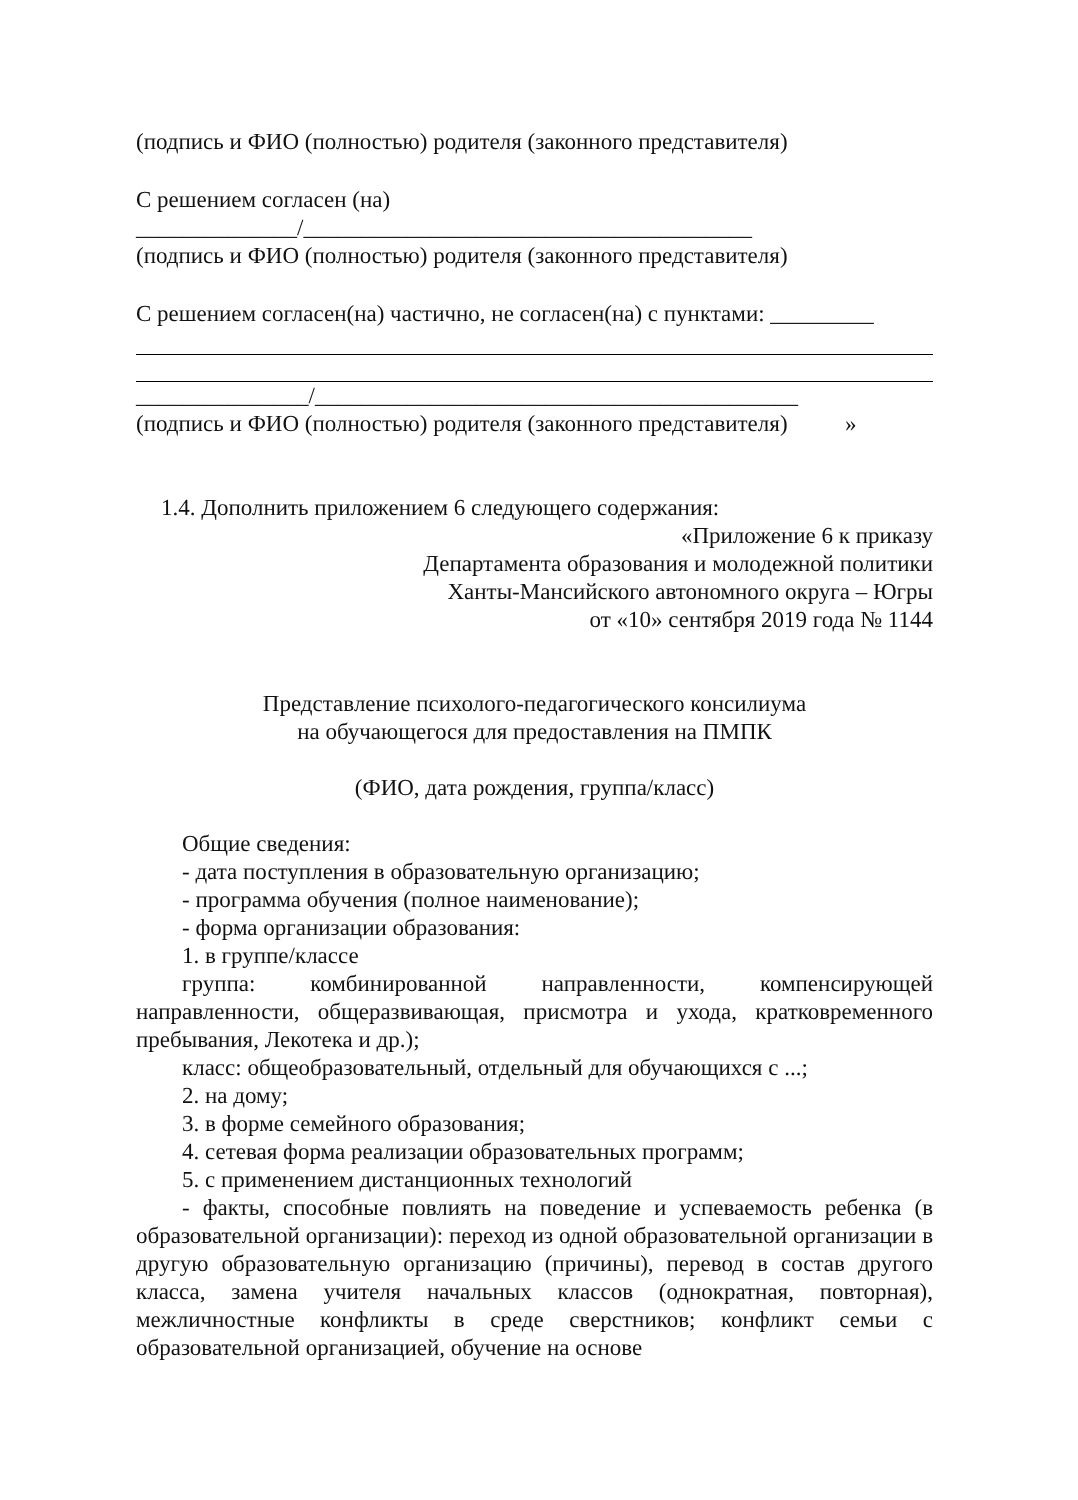(подпись и ФИО (полностью) родителя (законного представителя)
С решением согласен (на)
______________/_______________________________________
(подпись и ФИО (полностью) родителя (законного представителя)
С решением согласен(на) частично, не согласен(на) с пунктами: _________
_______________/__________________________________________
(подпись и ФИО (полностью) родителя (законного представителя) »
1.4. Дополнить приложением 6 следующего содержания:
«Приложение 6 к приказу
Департамента образования и молодежной политики
Ханты-Мансийского автономного округа – Югры
от «10» сентября 2019 года № 1144
Представление психолого-педагогического консилиума
на обучающегося для предоставления на ПМПК
(ФИО, дата рождения, группа/класс)
Общие сведения:
- дата поступления в образовательную организацию;
- программа обучения (полное наименование);
- форма организации образования:
1. в группе/классе
группа: комбинированной направленности, компенсирующей направленности, общеразвивающая, присмотра и ухода, кратковременного пребывания, Лекотека и др.);
класс: общеобразовательный, отдельный для обучающихся с ...;
2. на дому;
3. в форме семейного образования;
4. сетевая форма реализации образовательных программ;
5. с применением дистанционных технологий
- факты, способные повлиять на поведение и успеваемость ребенка (в образовательной организации): переход из одной образовательной организации в другую образовательную организацию (причины), перевод в состав другого класса, замена учителя начальных классов (однократная, повторная), межличностные конфликты в среде сверстников; конфликт семьи с образовательной организацией, обучение на основе